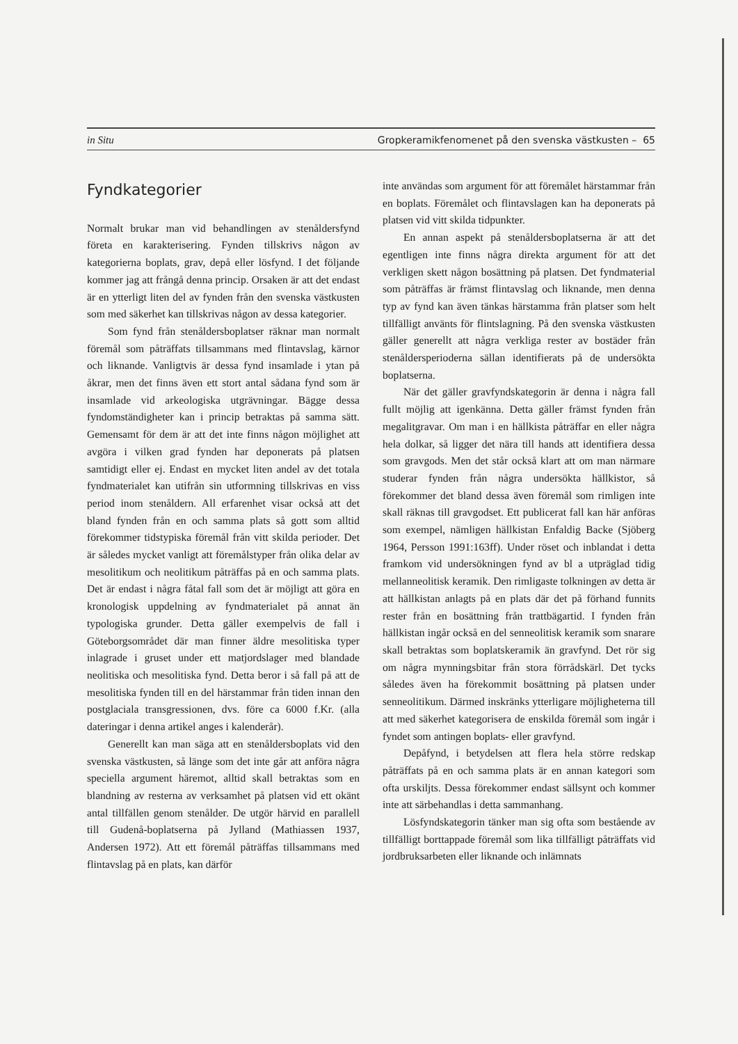in Situ Gropkeramikfenomenet på den svenska västkusten – 65
Fyndkategorier
Normalt brukar man vid behandlingen av stenåldersfynd företa en karakterisering. Fynden tillskrivs någon av kategorierna boplats, grav, depå eller lösfynd. I det följande kommer jag att frångå denna princip. Orsaken är att det endast är en ytterligt liten del av fynden från den svenska västkusten som med säkerhet kan tillskrivas någon av dessa kategorier.
Som fynd från stenåldersboplatser räknar man normalt föremål som påträffats tillsammans med flintavslag, kärnor och liknande. Vanligtvis är dessa fynd insamlade i ytan på åkrar, men det finns även ett stort antal sådana fynd som är insamlade vid arkeologiska utgrävningar. Bägge dessa fyndomständigheter kan i princip betraktas på samma sätt. Gemensamt för dem är att det inte finns någon möjlighet att avgöra i vilken grad fynden har deponerats på platsen samtidigt eller ej. Endast en mycket liten andel av det totala fyndmaterialet kan utifrån sin utformning tillskrivas en viss period inom stenåldern. All erfarenhet visar också att det bland fynden från en och samma plats så gott som alltid förekommer tidstypiska föremål från vitt skilda perioder. Det är således mycket vanligt att föremålstyper från olika delar av mesolitikum och neolitikum påträffas på en och samma plats. Det är endast i några fåtal fall som det är möjligt att göra en kronologisk uppdelning av fyndmaterialet på annat än typologiska grunder. Detta gäller exempelvis de fall i Göteborgsområdet där man finner äldre mesolitiska typer inlagrade i gruset under ett matjordslager med blandade neolitiska och mesolitiska fynd. Detta beror i så fall på att de mesolitiska fynden till en del härstammar från tiden innan den postglaciala transgressionen, dvs. före ca 6000 f.Kr. (alla dateringar i denna artikel anges i kalenderår).
Generellt kan man säga att en stenåldersboplats vid den svenska västkusten, så länge som det inte går att anföra några speciella argument häremot, alltid skall betraktas som en blandning av resterna av verksamhet på platsen vid ett okänt antal tillfällen genom stenålder. De utgör härvid en parallell till Gudenå-boplatserna på Jylland (Mathiassen 1937, Andersen 1972). Att ett föremål påträffas tillsammans med flintavslag på en plats, kan därför
inte användas som argument för att föremålet härstammar från en boplats. Föremålet och flintavslagen kan ha deponerats på platsen vid vitt skilda tidpunkter.
En annan aspekt på stenåldersboplatserna är att det egentligen inte finns några direkta argument för att det verkligen skett någon bosättning på platsen. Det fyndmaterial som påträffas är främst flintavslag och liknande, men denna typ av fynd kan även tänkas härstamma från platser som helt tillfälligt använts för flintslagning. På den svenska västkusten gäller generellt att några verkliga rester av bostäder från stenåldersperioderna sällan identifierats på de undersökta boplatserna.
När det gäller gravfyndskategorin är denna i några fall fullt möjlig att igenkänna. Detta gäller främst fynden från megalitgravar. Om man i en hällkista påträffar en eller några hela dolkar, så ligger det nära till hands att identifiera dessa som gravgods. Men det står också klart att om man närmare studerar fynden från några undersökta hällkistor, så förekommer det bland dessa även föremål som rimligen inte skall räknas till gravgodset. Ett publicerat fall kan här anföras som exempel, nämligen hällkistan Enfaldig Backe (Sjöberg 1964, Persson 1991:163ff). Under röset och inblandat i detta framkom vid undersökningen fynd av bl a utpräglad tidig mellanneolitisk keramik. Den rimligaste tolkningen av detta är att hällkistan anlagts på en plats där det på förhand funnits rester från en bosättning från trattbägartid. I fynden från hällkistan ingår också en del senneolitisk keramik som snarare skall betraktas som boplatskeramik än gravfynd. Det rör sig om några mynningsbitar från stora förrådskärl. Det tycks således även ha förekommit bosättning på platsen under senneolitikum. Därmed inskränks ytterligare möjligheterna till att med säkerhet kategorisera de enskilda föremål som ingår i fyndet som antingen boplats- eller gravfynd.
Depåfynd, i betydelsen att flera hela större redskap påträffats på en och samma plats är en annan kategori som ofta urskiljts. Dessa förekommer endast sällsynt och kommer inte att särbehandlas i detta sammanhang.
Lösfyndskategorin tänker man sig ofta som bestående av tillfälligt borttappade föremål som lika tillfälligt påträffats vid jordbruksarbeten eller liknande och inlämnats